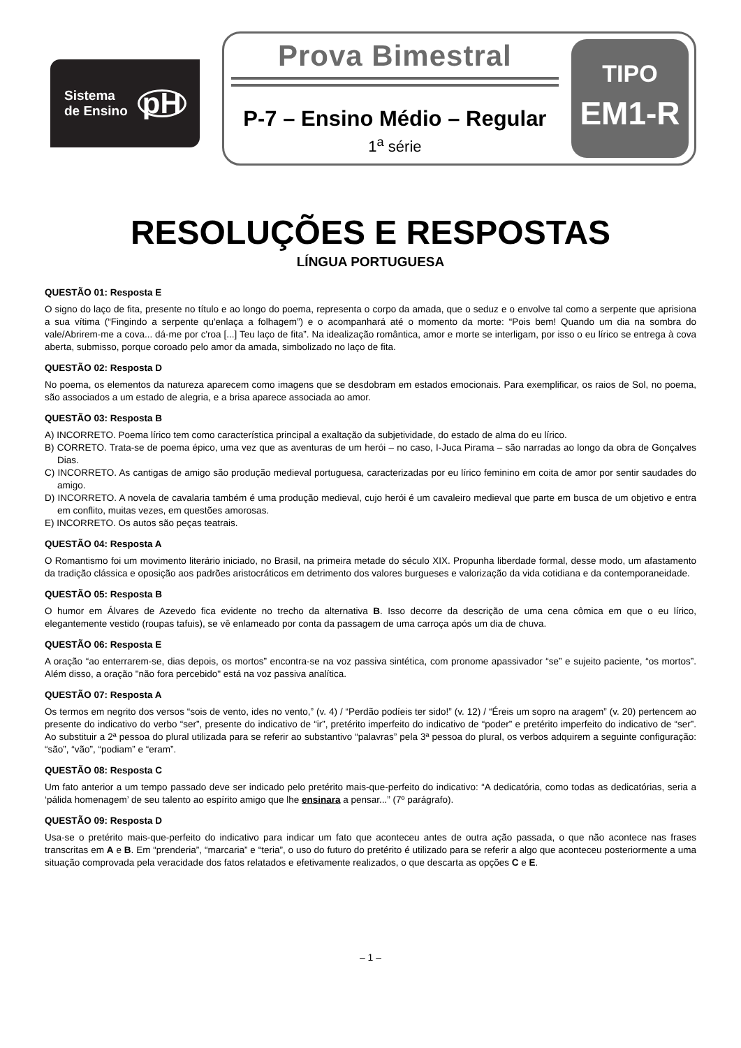Sistema
de Ensino
pH
Prova Bimestral
P-7 – Ensino Médio – Regular
1<sup>a</sup> série
TIPO
EM1-R
RESOLUÇÕES E RESPOSTAS
LÍNGUA PORTUGUESA
QUESTÃO 01: Resposta E
O signo do laço de fita, presente no título e ao longo do poema, representa o corpo da amada, que o seduz e o envolve tal como a serpente que aprisiona a sua vítima (“Fingindo a serpente qu'enlaça a folhagem”) e o acompanhará até o momento da morte: “Pois bem! Quando um dia na sombra do vale/Abrirem-me a cova... dá-me por c'roa [...] Teu laço de fita”. Na idealização romântica, amor e morte se interligam, por isso o eu lírico se entrega à cova aberta, submisso, porque coroado pelo amor da amada, simbolizado no laço de fita.
QUESTÃO 02: Resposta D
No poema, os elementos da natureza aparecem como imagens que se desdobram em estados emocionais. Para exemplificar, os raios de Sol, no poema, são associados a um estado de alegria, e a brisa aparece associada ao amor.
QUESTÃO 03: Resposta B
A) INCORRETO. Poema lírico tem como característica principal a exaltação da subjetividade, do estado de alma do eu lírico.
B) CORRETO. Trata-se de poema épico, uma vez que as aventuras de um herói – no caso, I-Juca Pirama – são narradas ao longo da obra de Gonçalves Dias.
C) INCORRETO. As cantigas de amigo são produção medieval portuguesa, caracterizadas por eu lírico feminino em coita de amor por sentir saudades do amigo.
D) INCORRETO. A novela de cavalaria também é uma produção medieval, cujo herói é um cavaleiro medieval que parte em busca de um objetivo e entra em conflito, muitas vezes, em questões amorosas.
E) INCORRETO. Os autos são peças teatrais.
QUESTÃO 04: Resposta A
O Romantismo foi um movimento literário iniciado, no Brasil, na primeira metade do século XIX. Propunha liberdade formal, desse modo, um afastamento da tradição clássica e oposição aos padrões aristocráticos em detrimento dos valores burgueses e valorização da vida cotidiana e da contemporaneidade.
QUESTÃO 05: Resposta B
O humor em Álvares de Azevedo fica evidente no trecho da alternativa B. Isso decorre da descrição de uma cena cômica em que o eu lírico, elegantemente vestido (roupas tafuis), se vê enlameado por conta da passagem de uma carroça após um dia de chuva.
QUESTÃO 06: Resposta E
A oração “ao enterrarem-se, dias depois, os mortos” encontra-se na voz passiva sintética, com pronome apassivador “se” e sujeito paciente, “os mortos”. Além disso, a oração "não fora percebido" está na voz passiva analítica.
QUESTÃO 07: Resposta A
Os termos em negrito dos versos “sois de vento, ides no vento,” (v. 4) / “Perdão podíeis ter sido!” (v. 12) / “Éreis um sopro na aragem” (v. 20) pertencem ao presente do indicativo do verbo “ser”, presente do indicativo de “ir”, pretérito imperfeito do indicativo de “poder” e pretérito imperfeito do indicativo de “ser”. Ao substituir a 2ª pessoa do plural utilizada para se referir ao substantivo “palavras” pela 3ª pessoa do plural, os verbos adquirem a seguinte configuração: “são”, “vão”, “podiam” e “eram”.
QUESTÃO 08: Resposta C
Um fato anterior a um tempo passado deve ser indicado pelo pretérito mais-que-perfeito do indicativo: “A dedicatória, como todas as dedicatórias, seria a ‘pálida homenagem’ de seu talento ao espírito amigo que lhe ensinara a pensar...” (7º parágrafo).
QUESTÃO 09: Resposta D
Usa-se o pretérito mais-que-perfeito do indicativo para indicar um fato que aconteceu antes de outra ação passada, o que não acontece nas frases transcritas em A e B. Em “prenderia”, “marcaria” e “teria”, o uso do futuro do pretérito é utilizado para se referir a algo que aconteceu posteriormente a uma situação comprovada pela veracidade dos fatos relatados e efetivamente realizados, o que descarta as opções C e E.
– 1 –